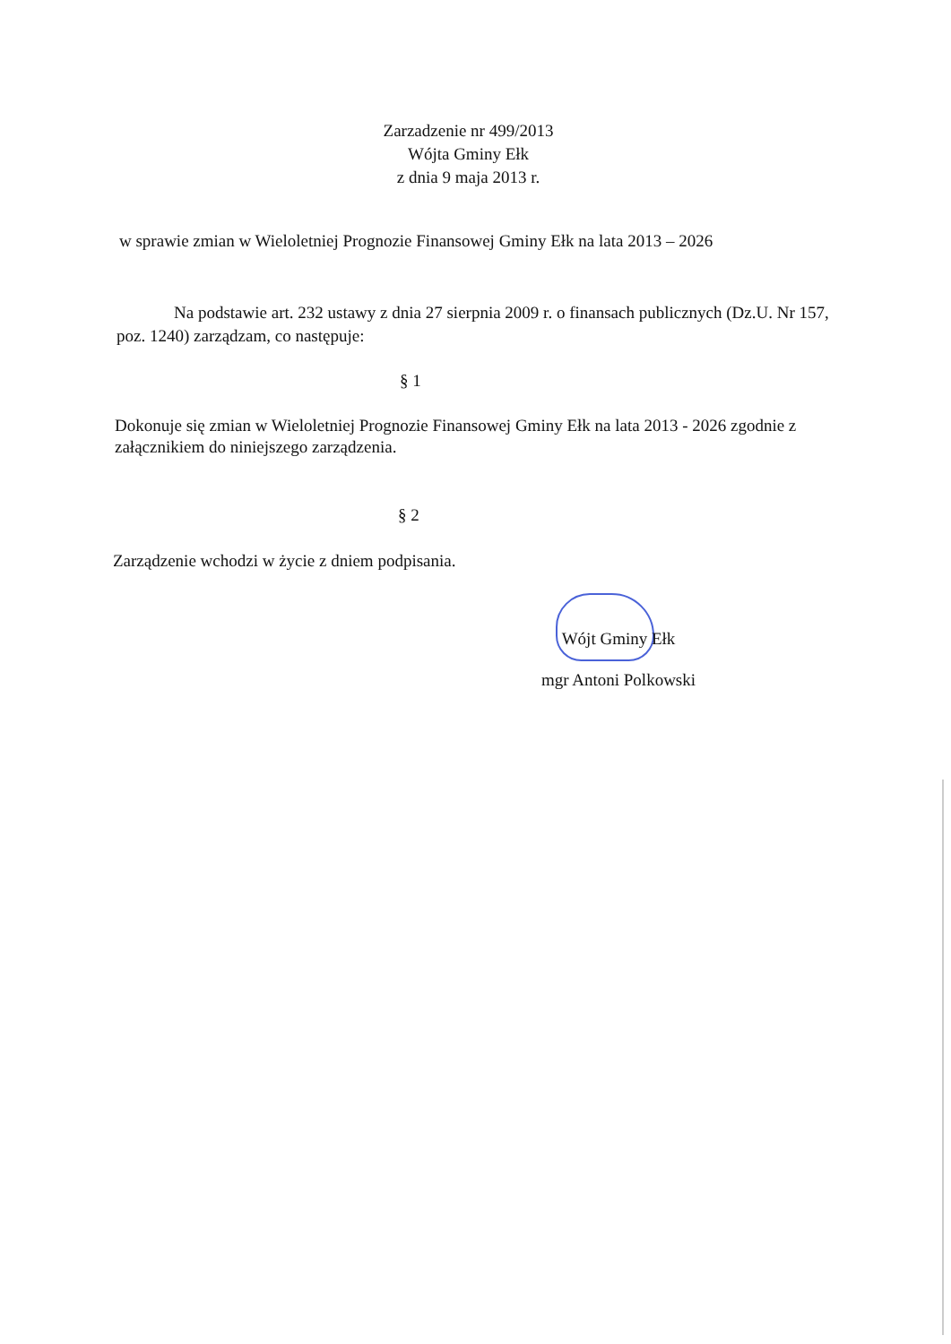Zarzadzenie nr 499/2013
Wójta Gminy Ełk
z dnia 9 maja 2013 r.
w sprawie zmian w Wieloletniej Prognozie Finansowej Gminy Ełk na lata 2013 – 2026
Na podstawie art. 232 ustawy z dnia 27 sierpnia 2009 r. o finansach publicznych (Dz.U. Nr 157, poz. 1240) zarządzam, co następuje:
§ 1
Dokonuje się zmian w Wieloletniej Prognozie Finansowej Gminy Ełk na lata 2013 - 2026 zgodnie z załącznikiem do niniejszego zarządzenia.
§ 2
Zarządzenie wchodzi w życie z dniem podpisania.
Wójt Gminy Ełk
mgr Antoni Polkowski